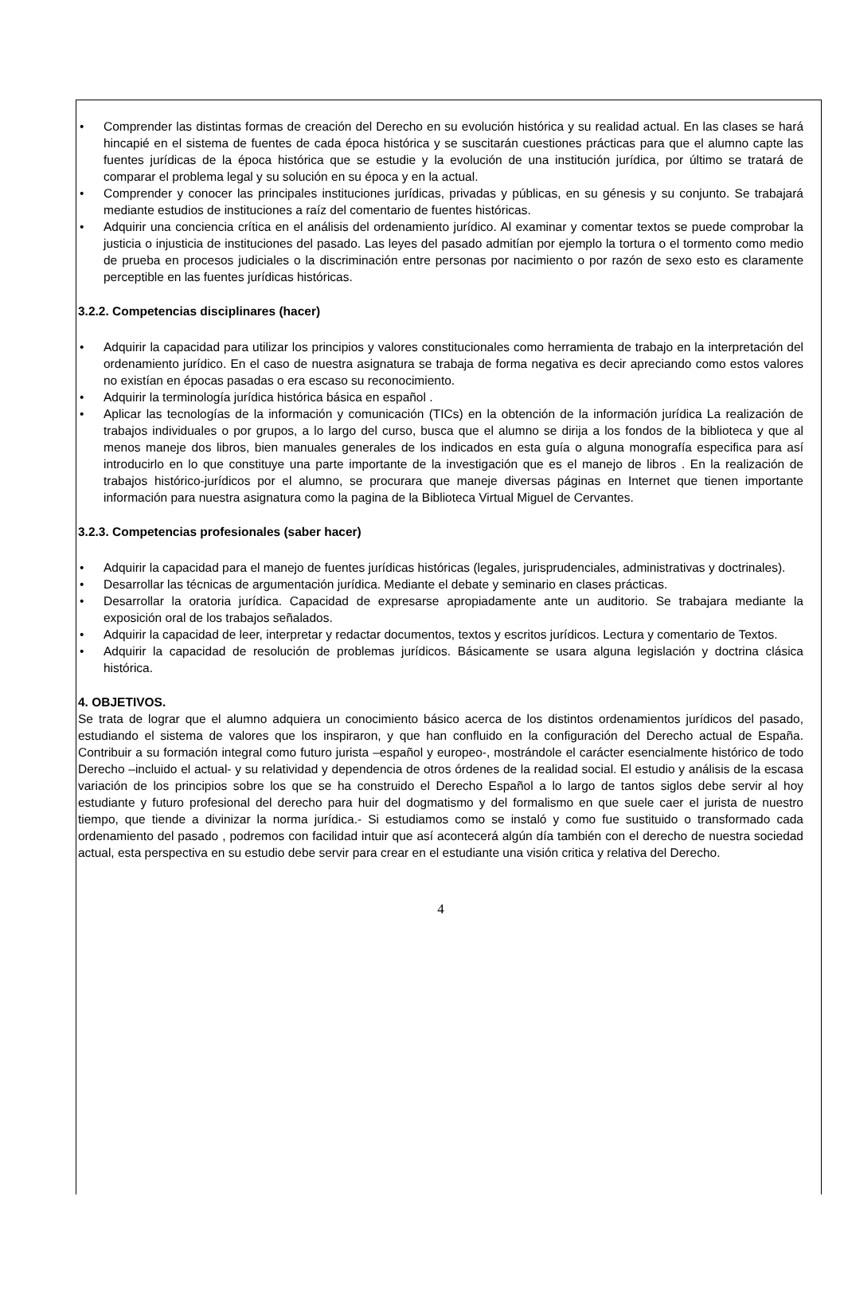• Comprender las distintas formas de creación del Derecho en su evolución histórica y su realidad actual. En las clases se hará hincapié en el sistema de fuentes de cada época histórica y se suscitarán cuestiones prácticas para que el alumno capte las fuentes jurídicas de la época histórica que se estudie y la evolución de una institución jurídica, por último se tratará de comparar el problema legal y su solución en su época y en la actual.
• Comprender y conocer las principales instituciones jurídicas, privadas y públicas, en su génesis y su conjunto. Se trabajará mediante estudios de instituciones a raíz del comentario de fuentes históricas.
• Adquirir una conciencia crítica en el análisis del ordenamiento jurídico. Al examinar y comentar textos se puede comprobar la justicia o injusticia de instituciones del pasado. Las leyes del pasado admitían por ejemplo la tortura o el tormento como medio de prueba en procesos judiciales o la discriminación entre personas por nacimiento o por razón de sexo esto es claramente perceptible en las fuentes jurídicas históricas.
3.2.2. Competencias disciplinares (hacer)
• Adquirir la capacidad para utilizar los principios y valores constitucionales como herramienta de trabajo en la interpretación del ordenamiento jurídico. En el caso de nuestra asignatura se trabaja de forma negativa es decir apreciando como estos valores no existían en épocas pasadas o era escaso su reconocimiento.
• Adquirir la terminología jurídica histórica básica en español .
• Aplicar las tecnologías de la información y comunicación (TICs) en la obtención de la información jurídica La realización de trabajos individuales o por grupos, a lo largo del curso, busca que el alumno se dirija a los fondos de la biblioteca y que al menos maneje dos libros, bien manuales generales de los indicados en esta guía o alguna monografía especifica para así introducirlo en lo que constituye una parte importante de la investigación que es el manejo de libros . En la realización de trabajos histórico-jurídicos por el alumno, se procurara que maneje diversas páginas en Internet que tienen importante información para nuestra asignatura como la pagina de la Biblioteca Virtual Miguel de Cervantes.
3.2.3. Competencias profesionales (saber hacer)
• Adquirir la capacidad para el manejo de fuentes jurídicas históricas (legales, jurisprudenciales, administrativas y doctrinales).
• Desarrollar las técnicas de argumentación jurídica. Mediante el debate y seminario en clases prácticas.
• Desarrollar la oratoria jurídica. Capacidad de expresarse apropiadamente ante un auditorio. Se trabajara mediante la exposición oral de los trabajos señalados.
• Adquirir la capacidad de leer, interpretar y redactar documentos, textos y escritos jurídicos. Lectura y comentario de Textos.
• Adquirir la capacidad de resolución de problemas jurídicos. Básicamente se usara alguna legislación y doctrina clásica histórica.
4. OBJETIVOS.
Se trata de lograr que el alumno adquiera un conocimiento básico acerca de los distintos ordenamientos jurídicos del pasado, estudiando el sistema de valores que los inspiraron, y que han confluido en la configuración del Derecho actual de España. Contribuir a su formación integral como futuro jurista –español y europeo-, mostrándole el carácter esencialmente histórico de todo Derecho –incluido el actual- y su relatividad y dependencia de otros órdenes de la realidad social. El estudio y análisis de la escasa variación de los principios sobre los que se ha construido el Derecho Español a lo largo de tantos siglos debe servir al hoy estudiante y futuro profesional del derecho para huir del dogmatismo y del formalismo en que suele caer el jurista de nuestro tiempo, que tiende a divinizar la norma jurídica.- Si estudiamos como se instaló y como fue sustituido o transformado cada ordenamiento del pasado , podremos con facilidad intuir que así acontecerá algún día también con el derecho de nuestra sociedad actual, esta perspectiva en su estudio debe servir para crear en el estudiante una visión critica y relativa del Derecho.
4